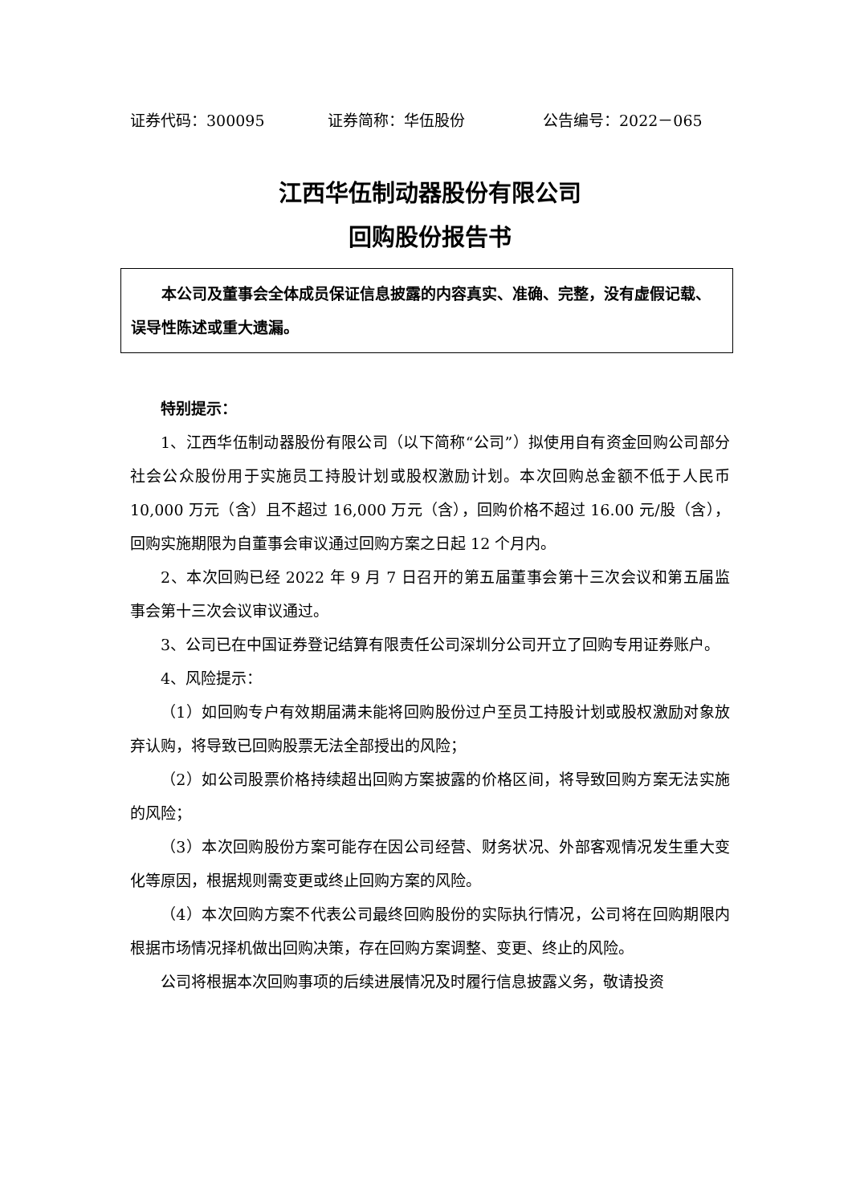证券代码：300095 证券简称：华伍股份 公告编号：2022－065
江西华伍制动器股份有限公司
回购股份报告书
本公司及董事会全体成员保证信息披露的内容真实、准确、完整，没有虚假记载、误导性陈述或重大遗漏。
特别提示：
1、江西华伍制动器股份有限公司（以下简称“公司”）拟使用自有资金回购公司部分社会公众股份用于实施员工持股计划或股权激励计划。本次回购总金额不低于人民币 10,000 万元（含）且不超过 16,000 万元（含），回购价格不超过 16.00 元/股（含）， 回购实施期限为自董事会审议通过回购方案之日起 12 个月内。
2、本次回购已经 2022 年 9 月 7 日召开的第五届董事会第十三次会议和第五届监事会第十三次会议审议通过。
3、公司已在中国证券登记结算有限责任公司深圳分公司开立了回购专用证券账户。
4、风险提示：
（1）如回购专户有效期届满未能将回购股份过户至员工持股计划或股权激励对象放弃认购，将导致已回购股票无法全部授出的风险；
（2）如公司股票价格持续超出回购方案披露的价格区间，将导致回购方案无法实施的风险；
（3）本次回购股份方案可能存在因公司经营、财务状况、外部客观情况发生重大变化等原因，根据规则需变更或终止回购方案的风险。
（4）本次回购方案不代表公司最终回购股份的实际执行情况，公司将在回购期限内根据市场情况择机做出回购决策，存在回购方案调整、变更、终止的风险。
公司将根据本次回购事项的后续进展情况及时履行信息披露义务，敬请投资